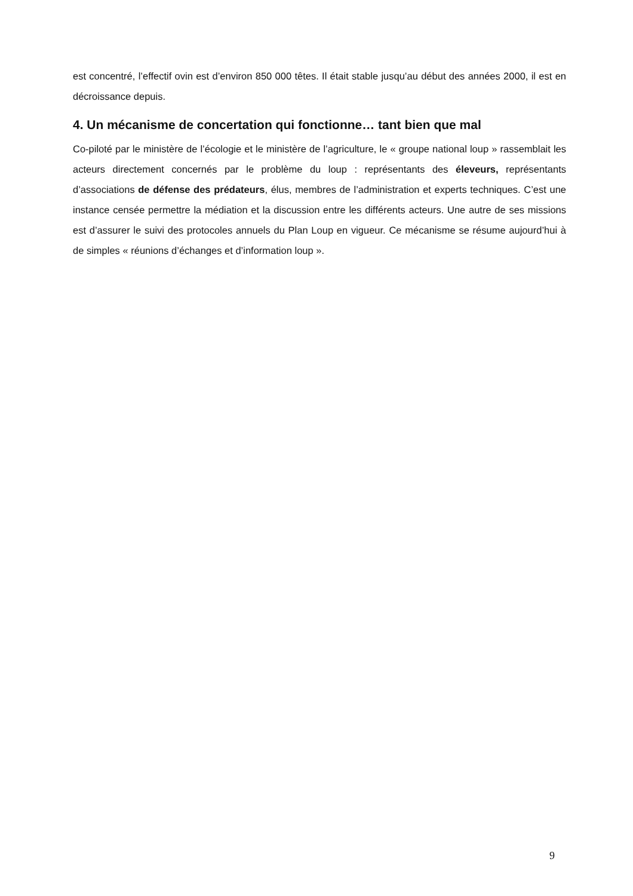est concentré, l’effectif ovin est d’environ 850 000 têtes. Il était stable jusqu’au début des années 2000, il est en décroissance depuis.
4. Un mécanisme de concertation qui fonctionne… tant bien que mal
Co-piloté par le ministère de l’écologie et le ministère de l’agriculture, le « groupe national loup » rassemblait les acteurs directement concernés par le problème du loup : représentants des éleveurs, représentants d’associations de défense des prédateurs, élus, membres de l’administration et experts techniques. C’est une instance censée permettre la médiation et la discussion entre les différents acteurs. Une autre de ses missions est d’assurer le suivi des protocoles annuels du Plan Loup en vigueur. Ce mécanisme se résume aujourd’hui à de simples « réunions d’échanges et d’information loup ».
9